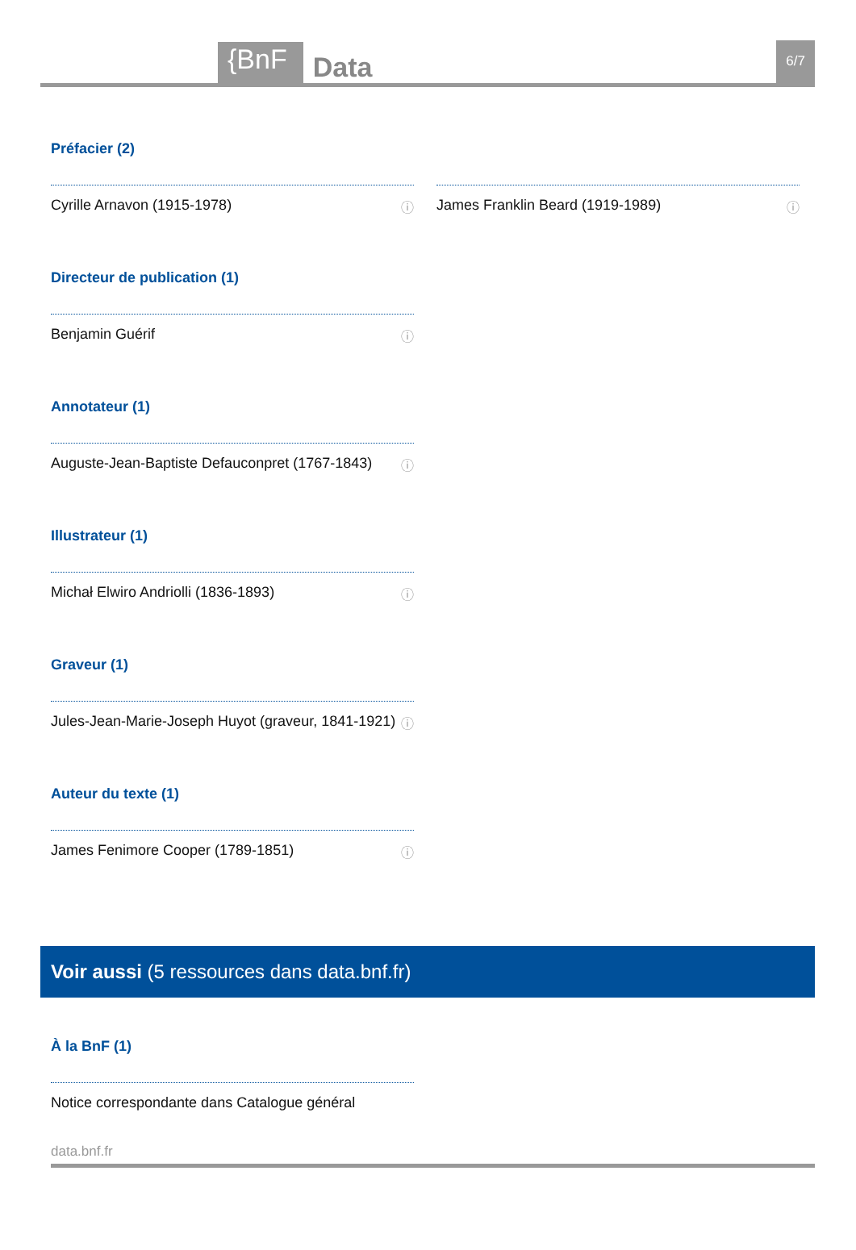{BnF Data 6/7
Préfacier (2)
Cyrille Arnavon (1915-1978) ⓘ James Franklin Beard (1919-1989) ⓘ
Directeur de publication (1)
Benjamin Guérif ⓘ
Annotateur (1)
Auguste-Jean-Baptiste Defauconpret (1767-1843) ⓘ
Illustrateur (1)
Michał Elwiro Andriolli (1836-1893) ⓘ
Graveur (1)
Jules-Jean-Marie-Joseph Huyot (graveur, 1841-1921) ⓘ
Auteur du texte (1)
James Fenimore Cooper (1789-1851) ⓘ
Voir aussi (5 ressources dans data.bnf.fr)
À la BnF (1)
Notice correspondante dans Catalogue général
data.bnf.fr